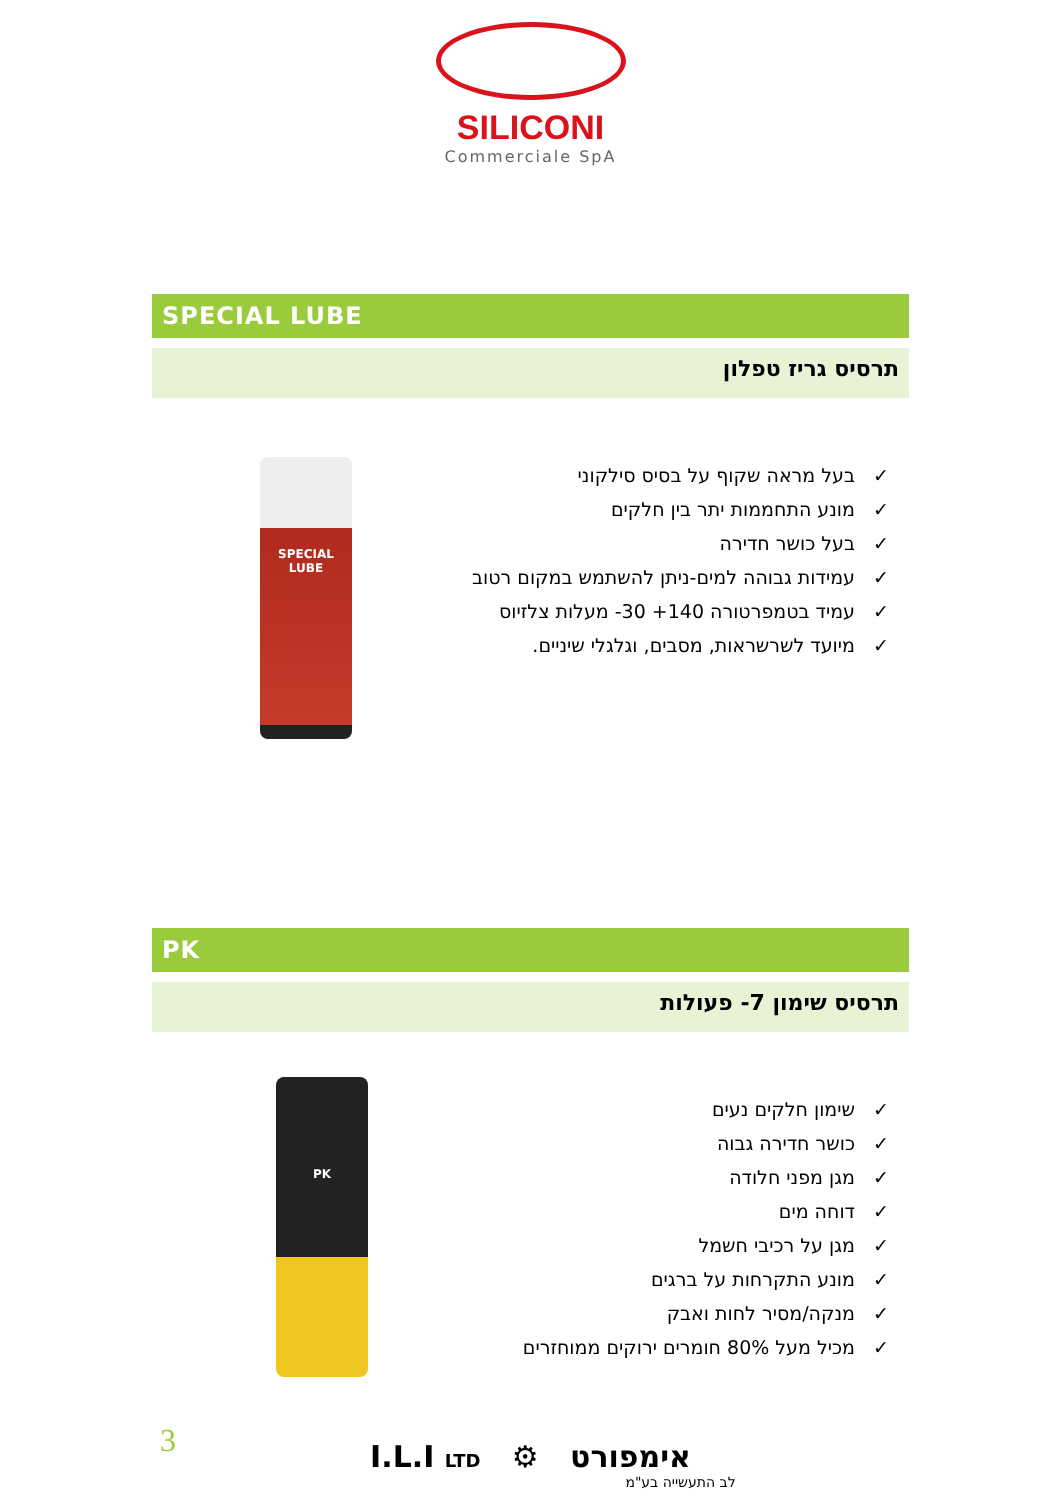SILICONI
Commerciale SpA
SPECIAL LUBE
תרסיס גריז טפלון
✓ בעל מראה שקוף על בסיס סילקוני
✓ מונע התחממות יתר בין חלקים
✓ בעל כושר חדירה
✓ עמידות גבוהה למים-ניתן להשתמש במקום רטוב
✓ עמיד בטמפרטורה ‎-30 +140‎ מעלות צלזיוס
✓ מיועד לשרשראות, מסבים, וגלגלי שיניים.
SPECIAL LUBE
PK
תרסיס שימון 7- פעולות
✓ שימון חלקים נעים
✓ כושר חדירה גבוה
✓ מגן מפני חלודה
✓ דוחה מים
✓ מגן על רכיבי חשמל
✓ מונע התקרחות על ברגים
✓ מנקה/מסיר לחות ואבק
✓ מכיל מעל 80% חומרים ירוקים ממוחזרים
PK
3
I.L.I LTD ⚙ אימפורט
לב התעשייה בע"מ